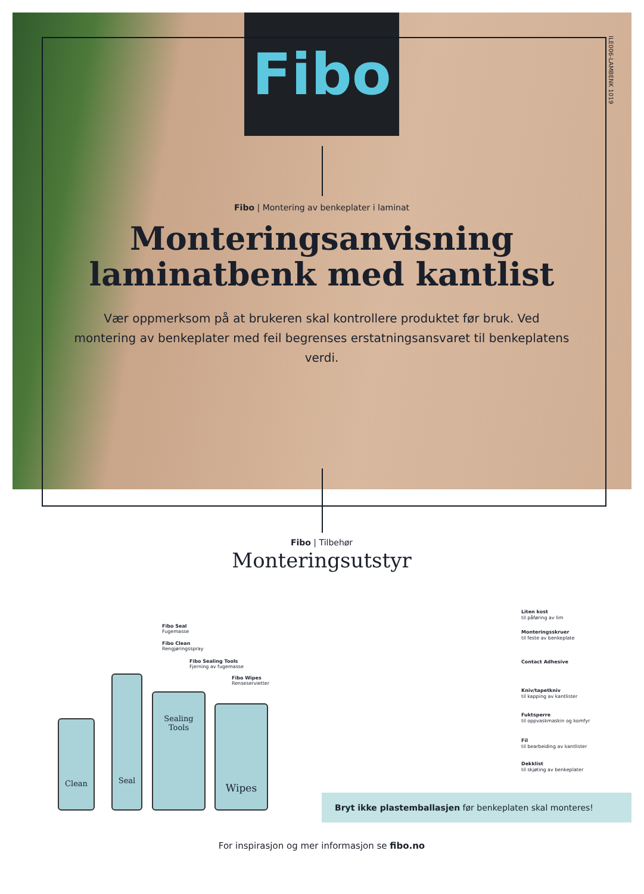Fibo
ILE006-LAMBENK 1019
Fibo | Montering av benkeplater i laminat
Monteringsanvisning
laminatbenk med kantlist
Vær oppmerksom på at brukeren skal kontrollere produktet før bruk. Ved montering av benkeplater med feil begrenses erstatningsansvaret til benkeplatens verdi.
Fibo | Tilbehør
Monteringsutstyr
Fibo Seal
Fugemasse
Fibo Clean
Rengjøringsspray
Fibo Sealing Tools
Fjerning av fugemasse
Fibo Wipes
Renseservietter
Clean
Seal
Sealing Tools
Wipes
Liten kost
til påføring av lim
Monteringsskruer
til feste av benkeplate
Contact Adhesive
Kniv/tapetkniv
til kapping av kantlister
Fuktsperre
til oppvaskmaskin og komfyr
Fil
til bearbeiding av kantlister
Dekklist
til skjøting av benkeplater
Bryt ikke plastemballasjen før benkeplaten skal monteres!
For inspirasjon og mer informasjon se fibo.no